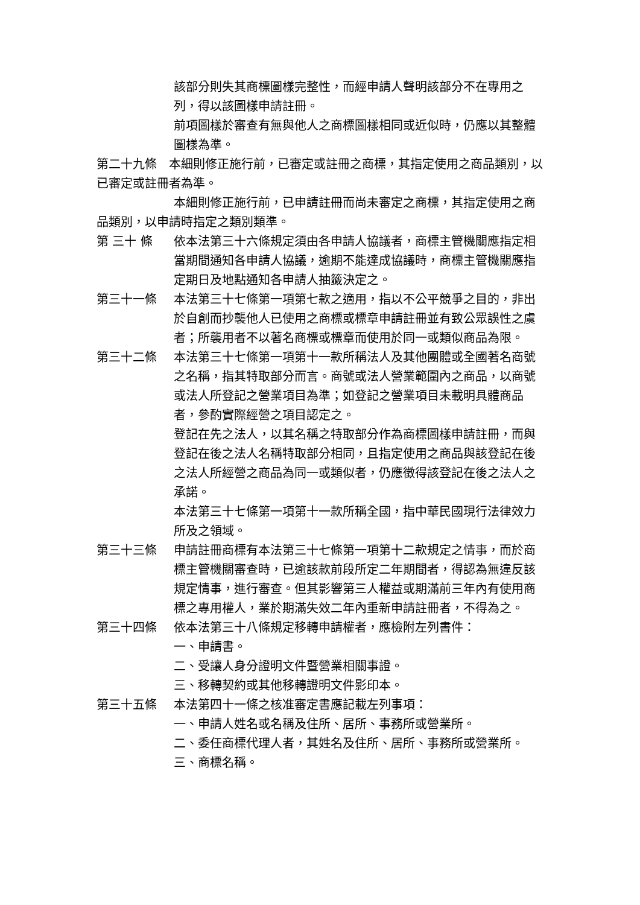該部分則失其商標圖樣完整性，而經申請人聲明該部分不在專用之列，得以該圖樣申請註冊。
前項圖樣於審查有無與他人之商標圖樣相同或近似時，仍應以其整體圖樣為準。
第二十九條　本細則修正施行前，已審定或註冊之商標，其指定使用之商品類別，以已審定或註冊者為準。
本細則修正施行前，已申請註冊而尚未審定之商標，其指定使用之商品類別，以申請時指定之類別類準。
第 三十 條 依本法第三十六條規定須由各申請人協議者，商標主管機關應指定相當期間通知各申請人協議，逾期不能達成協議時，商標主管機關應指定期日及地點通知各申請人抽籤決定之。
第三十一條 本法第三十七條第一項第七款之適用，指以不公平競爭之目的，非出於自創而抄襲他人已使用之商標或標章申請註冊並有致公眾誤性之虞者；所襲用者不以著名商標或標章而使用於同一或類似商品為限。
第三十二條 本法第三十七條第一項第十一款所稱法人及其他團體或全國著名商號之名稱，指其特取部分而言。商號或法人營業範圍內之商品，以商號或法人所登記之營業項目為準；如登記之營業項目未載明具體商品者，參酌實際經營之項目認定之。
登記在先之法人，以其名稱之特取部分作為商標圖樣申請註冊，而與登記在後之法人名稱特取部分相同，且指定使用之商品與該登記在後之法人所經營之商品為同一或類似者，仍應徵得該登記在後之法人之承諾。
本法第三十七條第一項第十一款所稱全國，指中華民國現行法律效力所及之領域。
第三十三條 申請註冊商標有本法第三十七條第一項第十二款規定之情事，而於商標主管機關審查時，已逾該款前段所定二年期間者，得認為無違反該規定情事，進行審查。但其影響第三人權益或期滿前三年內有使用商標之專用權人，業於期滿失效二年內重新申請註冊者，不得為之。
第三十四條 依本法第三十八條規定移轉申請權者，應檢附左列書件：
一、申請書。
二、受讓人身分證明文件暨營業相關事證。
三、移轉契約或其他移轉證明文件影印本。
第三十五條 本法第四十一條之核准審定書應記載左列事項：
一、申請人姓名或名稱及住所、居所、事務所或營業所。
二、委任商標代理人者，其姓名及住所、居所、事務所或營業所。
三、商標名稱。